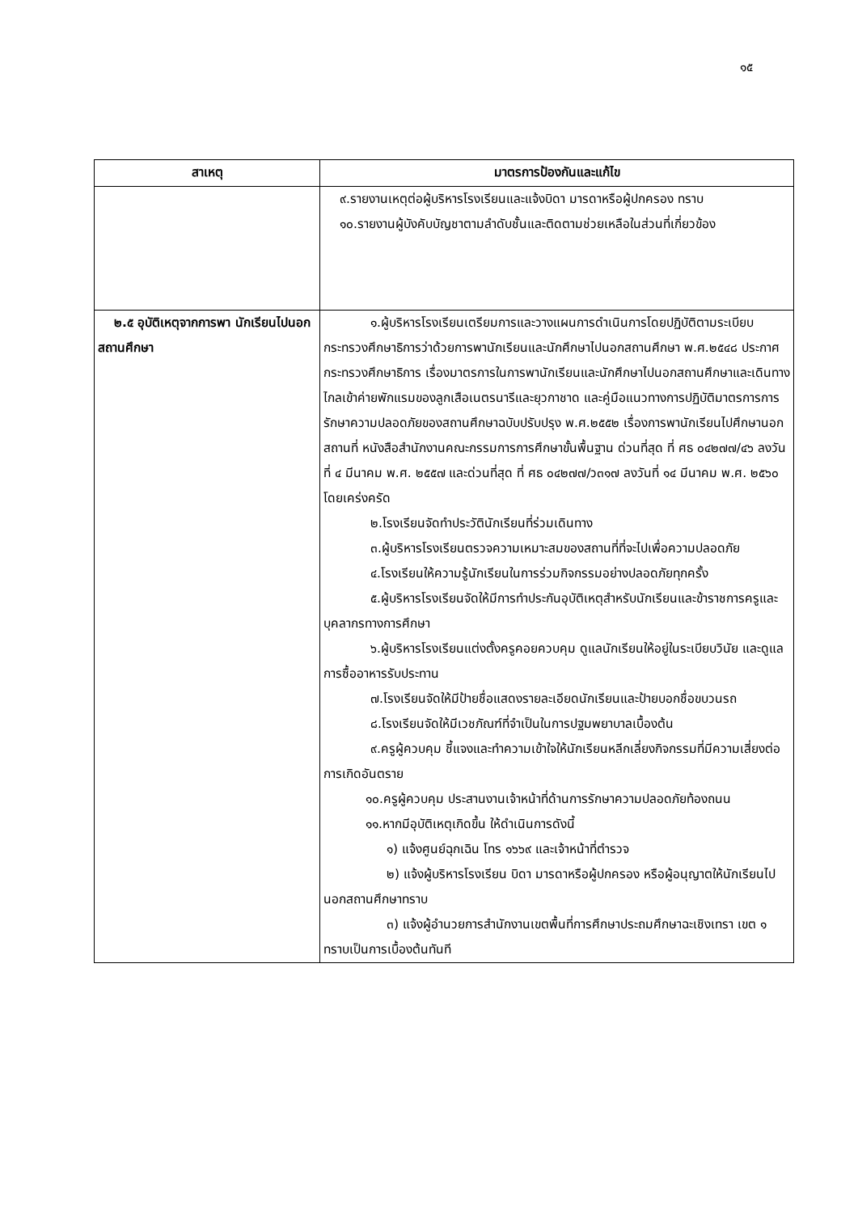๑๕
| สาเหตุ | มาตรการป้องกันและแก้ไข |
| --- | --- |
| | ๙.รายงานเหตุต่อผู้บริหารโรงเรียนและแจ้งบิดา มารดาหรือผู้ปกครอง ทราบ ๑๐.รายงานผู้บังคับบัญชาตามลำดับชั้นและติดตามช่วยเหลือในส่วนที่เกี่ยวข้อง |
| ๒.๕ อุบัติเหตุจากการพา นักเรียนไปนอกสถานศึกษา | ๑.ผู้บริหารโรงเรียนเตรียมการและวางแผนการดำเนินการโดยปฏิบัติตามระเบียบกระทรวงศึกษาธิการว่าด้วยการพานักเรียนและนักศึกษาไปนอกสถานศึกษา พ.ศ.๒๕๔๘ ประกาศกระทรวงศึกษาธิการ เรื่องมาตรการในการพานักเรียนและนักศึกษาไปนอกสถานศึกษาและเดินทางไกลเข้าค่ายพักแรมของลูกเสือเนตรนารีและยุวกาชาด และคู่มือแนวทางการปฏิบัติมาตรการการรักษาความปลอดภัยของสถานศึกษาฉบับปรับปรุง พ.ศ.๒๕๕๒ เรื่องการพานักเรียนไปศึกษานอกสถานที่ หนังสือสำนักงานคณะกรรมการการศึกษาขั้นพื้นฐาน ด่วนที่สุด ที่ ศธ ๐๔๒๗๗/๔๖ ลงวันที่ ๔ มีนาคม พ.ศ. ๒๕๕๗ และด่วนที่สุด ที่ ศธ ๐๔๒๗๗/ว๓๑๗ ลงวันที่ ๑๔ มีนาคม พ.ศ. ๒๕๖๐ โดยเคร่งครัด ๒.โรงเรียนจัดทำประวัตินักเรียนที่ร่วมเดินทาง ๓.ผู้บริหารโรงเรียนตรวจความเหมาะสมของสถานที่ที่จะไปเพื่อความปลอดภัย ๔.โรงเรียนให้ความรู้นักเรียนในการร่วมกิจกรรมอย่างปลอดภัยทุกครั้ง ๕.ผู้บริหารโรงเรียนจัดให้มีการทำประกันอุบัติเหตุสำหรับนักเรียนและข้าราชการครูและบุคลากรทางการศึกษา ๖.ผู้บริหารโรงเรียนแต่งตั้งครูคอยควบคุม ดูแลนักเรียนให้อยู่ในระเบียบวินัย และดูแลการซื้ออาหารรับประทาน ๗.โรงเรียนจัดให้มีป้ายชื่อแสดงรายละเอียดนักเรียนและป้ายบอกชื่อขบวนรถ ๘.โรงเรียนจัดให้มีเวชภัณฑ์ที่จำเป็นในการปฐมพยาบาลเบื้องต้น ๙.ครูผู้ควบคุม ชี้แจงและทำความเข้าใจให้นักเรียนหลีกเลี่ยงกิจกรรมที่มีความเสี่ยงต่อการเกิดอันตราย ๑๐.ครูผู้ควบคุม ประสานงานเจ้าหน้าที่ด้านการรักษาความปลอดภัยท้องถนน ๑๑.หากมีอุบัติเหตุเกิดขึ้น ให้ดำเนินการดังนี้ ๑) แจ้งศูนย์ฉุกเฉิน โทร ๑๖๖๙ และเจ้าหน้าที่ตำรวจ ๒) แจ้งผู้บริหารโรงเรียน บิดา มารดาหรือผู้ปกครอง หรือผู้อนุญาตให้นักเรียนไปนอกสถานศึกษาทราบ ๓) แจ้งผู้อำนวยการสำนักงานเขตพื้นที่การศึกษาประถมศึกษาฉะเชิงเทรา เขต ๑ ทราบเป็นการเบื้องต้นทันที |